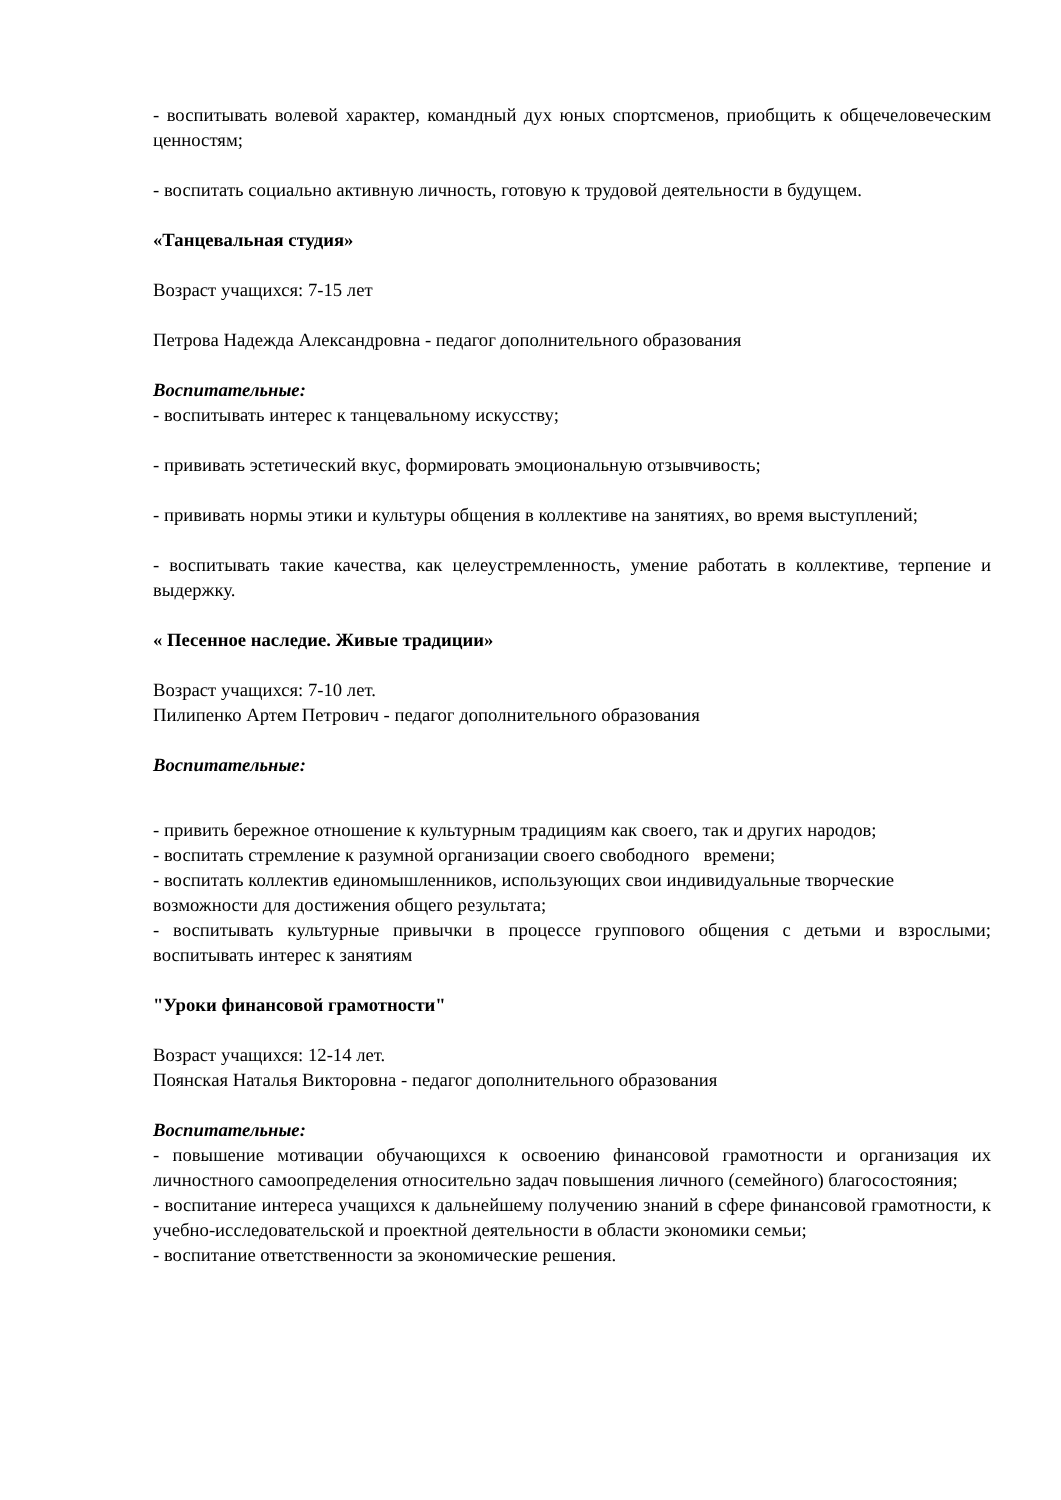- воспитывать волевой характер, командный дух юных спортсменов, приобщить к общечеловеческим ценностям;
- воспитать социально активную личность, готовую к трудовой деятельности в будущем.
«Танцевальная студия»
Возраст учащихся: 7-15 лет
Петрова Надежда Александровна - педагог дополнительного образования
Воспитательные:
- воспитывать интерес к танцевальному искусству;
- прививать эстетический вкус, формировать эмоциональную отзывчивость;
- прививать нормы этики и культуры общения в коллективе на занятиях, во время выступлений;
- воспитывать такие качества, как целеустремленность, умение работать в коллективе, терпение и выдержку.
« Песенное наследие. Живые традиции»
Возраст учащихся: 7-10 лет.
Пилипенко Артем Петрович - педагог дополнительного образования
Воспитательные:
- привить бережное отношение к культурным традициям как своего, так и других народов;
- воспитать стремление к разумной организации своего свободного времени;
- воспитать коллектив единомышленников, использующих свои индивидуальные творческие возможности для достижения общего результата;
- воспитывать культурные привычки в процессе группового общения с детьми и взрослыми; воспитывать интерес к занятиям
"Уроки финансовой грамотности"
Возраст учащихся: 12-14 лет.
Поянская Наталья Викторовна - педагог дополнительного образования
Воспитательные:
- повышение мотивации обучающихся к освоению финансовой грамотности и организация их личностного самоопределения относительно задач повышения личного (семейного) благосостояния;
- воспитание интереса учащихся к дальнейшему получению знаний в сфере финансовой грамотности, к учебно-исследовательской и проектной деятельности в области экономики семьи;
- воспитание ответственности за экономические решения.